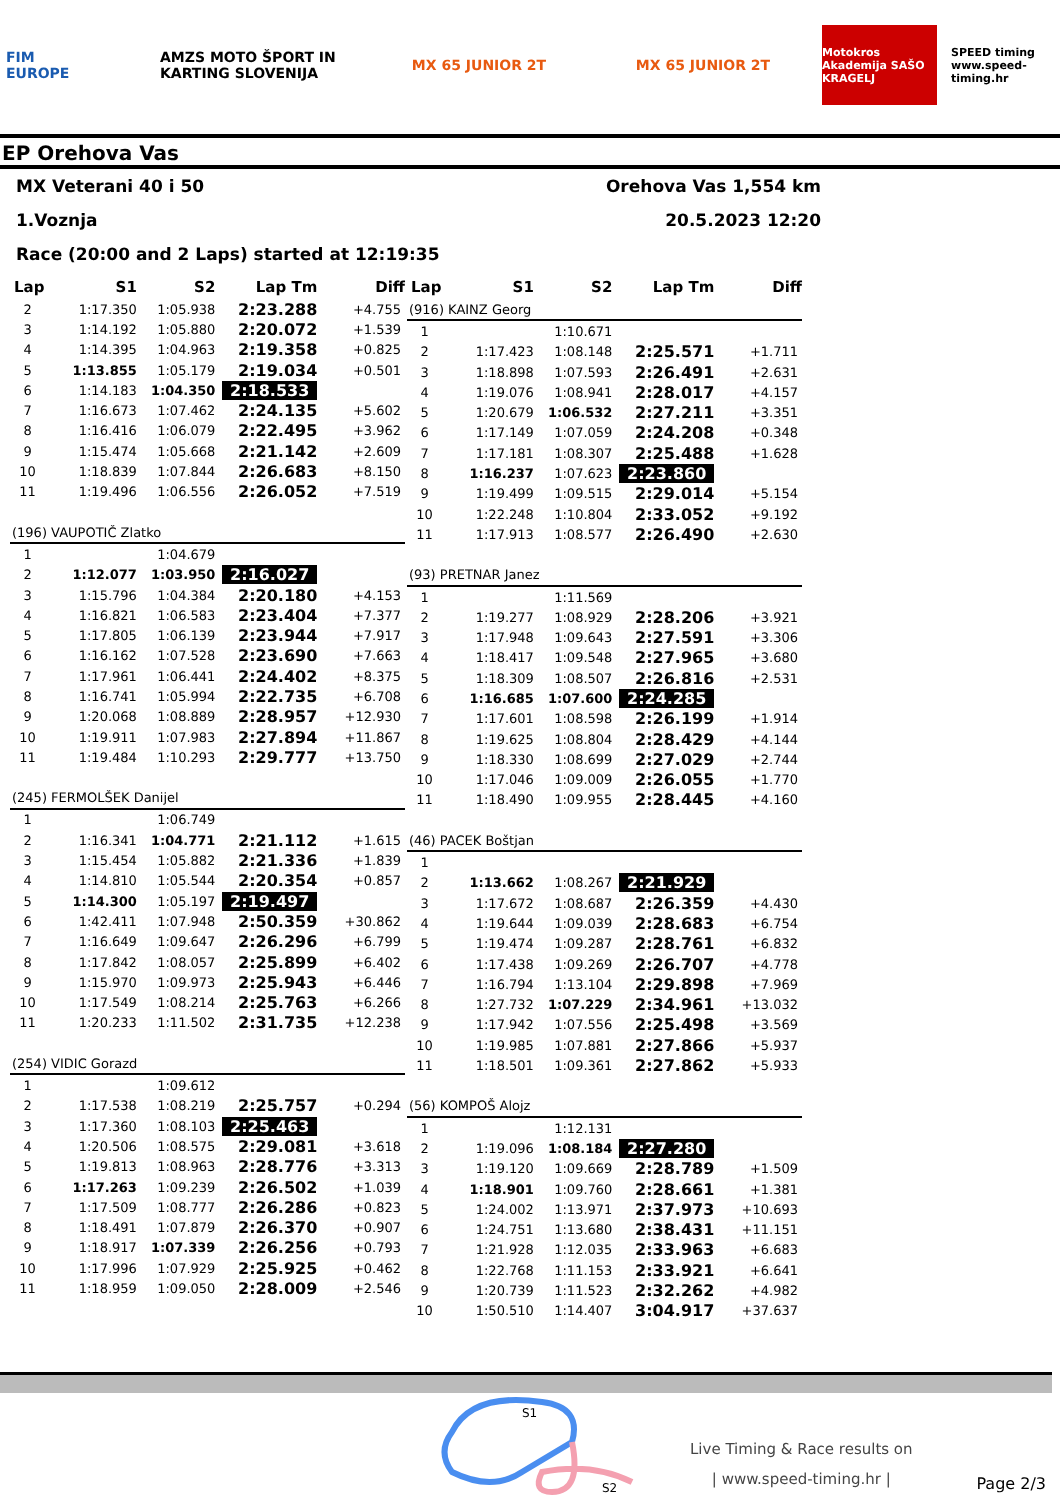FIM EUROPE
AMZS MOTO ŠPORT IN KARTING SLOVENIJA
MX 65 JUNIOR 2T MX 65 JUNIOR 2T
Motokros Akademija SAŠO KRAGELJ
SPEED timing www.speed-timing.hr
EP Orehova Vas
MX Veterani 40 i 50 Orehova Vas 1,554 km
1.Voznja 20.5.2023 12:20
Race (20:00 and 2 Laps) started at 12:19:35
| Lap | S1 | S2 | Lap Tm | Diff |
| --- | --- | --- | --- | --- |
| 2 | 1:17.350 | 1:05.938 | 2:23.288 | +4.755 |
| 3 | 1:14.192 | 1:05.880 | 2:20.072 | +1.539 |
| 4 | 1:14.395 | 1:04.963 | 2:19.358 | +0.825 |
| 5 | 1:13.855 | 1:05.179 | 2:19.034 | +0.501 |
| 6 | 1:14.183 | 1:04.350 | 2:18.533 | |
| 7 | 1:16.673 | 1:07.462 | 2:24.135 | +5.602 |
| 8 | 1:16.416 | 1:06.079 | 2:22.495 | +3.962 |
| 9 | 1:15.474 | 1:05.668 | 2:21.142 | +2.609 |
| 10 | 1:18.839 | 1:07.844 | 2:26.683 | +8.150 |
| 11 | 1:19.496 | 1:06.556 | 2:26.052 | +7.519 |
| (196) VAUPOTIČ Zlatko | | | | |
| 1 | | 1:04.679 | | |
| 2 | 1:12.077 | 1:03.950 | 2:16.027 | |
| 3 | 1:15.796 | 1:04.384 | 2:20.180 | +4.153 |
| 4 | 1:16.821 | 1:06.583 | 2:23.404 | +7.377 |
| 5 | 1:17.805 | 1:06.139 | 2:23.944 | +7.917 |
| 6 | 1:16.162 | 1:07.528 | 2:23.690 | +7.663 |
| 7 | 1:17.961 | 1:06.441 | 2:24.402 | +8.375 |
| 8 | 1:16.741 | 1:05.994 | 2:22.735 | +6.708 |
| 9 | 1:20.068 | 1:08.889 | 2:28.957 | +12.930 |
| 10 | 1:19.911 | 1:07.983 | 2:27.894 | +11.867 |
| 11 | 1:19.484 | 1:10.293 | 2:29.777 | +13.750 |
| (245) FERMOLŠEK Danijel | | | | |
| 1 | | 1:06.749 | | |
| 2 | 1:16.341 | 1:04.771 | 2:21.112 | +1.615 |
| 3 | 1:15.454 | 1:05.882 | 2:21.336 | +1.839 |
| 4 | 1:14.810 | 1:05.544 | 2:20.354 | +0.857 |
| 5 | 1:14.300 | 1:05.197 | 2:19.497 | |
| 6 | 1:42.411 | 1:07.948 | 2:50.359 | +30.862 |
| 7 | 1:16.649 | 1:09.647 | 2:26.296 | +6.799 |
| 8 | 1:17.842 | 1:08.057 | 2:25.899 | +6.402 |
| 9 | 1:15.970 | 1:09.973 | 2:25.943 | +6.446 |
| 10 | 1:17.549 | 1:08.214 | 2:25.763 | +6.266 |
| 11 | 1:20.233 | 1:11.502 | 2:31.735 | +12.238 |
| (254) VIDIC Gorazd | | | | |
| 1 | | 1:09.612 | | |
| 2 | 1:17.538 | 1:08.219 | 2:25.757 | +0.294 |
| 3 | 1:17.360 | 1:08.103 | 2:25.463 | |
| 4 | 1:20.506 | 1:08.575 | 2:29.081 | +3.618 |
| 5 | 1:19.813 | 1:08.963 | 2:28.776 | +3.313 |
| 6 | 1:17.263 | 1:09.239 | 2:26.502 | +1.039 |
| 7 | 1:17.509 | 1:08.777 | 2:26.286 | +0.823 |
| 8 | 1:18.491 | 1:07.879 | 2:26.370 | +0.907 |
| 9 | 1:18.917 | 1:07.339 | 2:26.256 | +0.793 |
| 10 | 1:17.996 | 1:07.929 | 2:25.925 | +0.462 |
| 11 | 1:18.959 | 1:09.050 | 2:28.009 | +2.546 |
| Lap | S1 | S2 | Lap Tm | Diff |
| --- | --- | --- | --- | --- |
| (916) KAINZ Georg | | | | |
| 1 | | 1:10.671 | | |
| 2 | 1:17.423 | 1:08.148 | 2:25.571 | +1.711 |
| 3 | 1:18.898 | 1:07.593 | 2:26.491 | +2.631 |
| 4 | 1:19.076 | 1:08.941 | 2:28.017 | +4.157 |
| 5 | 1:20.679 | 1:06.532 | 2:27.211 | +3.351 |
| 6 | 1:17.149 | 1:07.059 | 2:24.208 | +0.348 |
| 7 | 1:17.181 | 1:08.307 | 2:25.488 | +1.628 |
| 8 | 1:16.237 | 1:07.623 | 2:23.860 | |
| 9 | 1:19.499 | 1:09.515 | 2:29.014 | +5.154 |
| 10 | 1:22.248 | 1:10.804 | 2:33.052 | +9.192 |
| 11 | 1:17.913 | 1:08.577 | 2:26.490 | +2.630 |
| (93) PRETNAR Janez | | | | |
| 1 | | 1:11.569 | | |
| 2 | 1:19.277 | 1:08.929 | 2:28.206 | +3.921 |
| 3 | 1:17.948 | 1:09.643 | 2:27.591 | +3.306 |
| 4 | 1:18.417 | 1:09.548 | 2:27.965 | +3.680 |
| 5 | 1:18.309 | 1:08.507 | 2:26.816 | +2.531 |
| 6 | 1:16.685 | 1:07.600 | 2:24.285 | |
| 7 | 1:17.601 | 1:08.598 | 2:26.199 | +1.914 |
| 8 | 1:19.625 | 1:08.804 | 2:28.429 | +4.144 |
| 9 | 1:18.330 | 1:08.699 | 2:27.029 | +2.744 |
| 10 | 1:17.046 | 1:09.009 | 2:26.055 | +1.770 |
| 11 | 1:18.490 | 1:09.955 | 2:28.445 | +4.160 |
| (46) PACEK Boštjan | | | | |
| 1 | | | | |
| 2 | 1:13.662 | 1:08.267 | 2:21.929 | |
| 3 | 1:17.672 | 1:08.687 | 2:26.359 | +4.430 |
| 4 | 1:19.644 | 1:09.039 | 2:28.683 | +6.754 |
| 5 | 1:19.474 | 1:09.287 | 2:28.761 | +6.832 |
| 6 | 1:17.438 | 1:09.269 | 2:26.707 | +4.778 |
| 7 | 1:16.794 | 1:13.104 | 2:29.898 | +7.969 |
| 8 | 1:27.732 | 1:07.229 | 2:34.961 | +13.032 |
| 9 | 1:17.942 | 1:07.556 | 2:25.498 | +3.569 |
| 10 | 1:19.985 | 1:07.881 | 2:27.866 | +5.937 |
| 11 | 1:18.501 | 1:09.361 | 2:27.862 | +5.933 |
| (56) KOMPOŠ Alojz | | | | |
| 1 | | 1:12.131 | | |
| 2 | 1:19.096 | 1:08.184 | 2:27.280 | |
| 3 | 1:19.120 | 1:09.669 | 2:28.789 | +1.509 |
| 4 | 1:18.901 | 1:09.760 | 2:28.661 | +1.381 |
| 5 | 1:24.002 | 1:13.971 | 2:37.973 | +10.693 |
| 6 | 1:24.751 | 1:13.680 | 2:38.431 | +11.151 |
| 7 | 1:21.928 | 1:12.035 | 2:33.963 | +6.683 |
| 8 | 1:22.768 | 1:11.153 | 2:33.921 | +6.641 |
| 9 | 1:20.739 | 1:11.523 | 2:32.262 | +4.982 |
| 10 | 1:50.510 | 1:14.407 | 3:04.917 | +37.637 |
S1
S2
Live Timing & Race results on
| www.speed-timing.hr |
Page 2/3